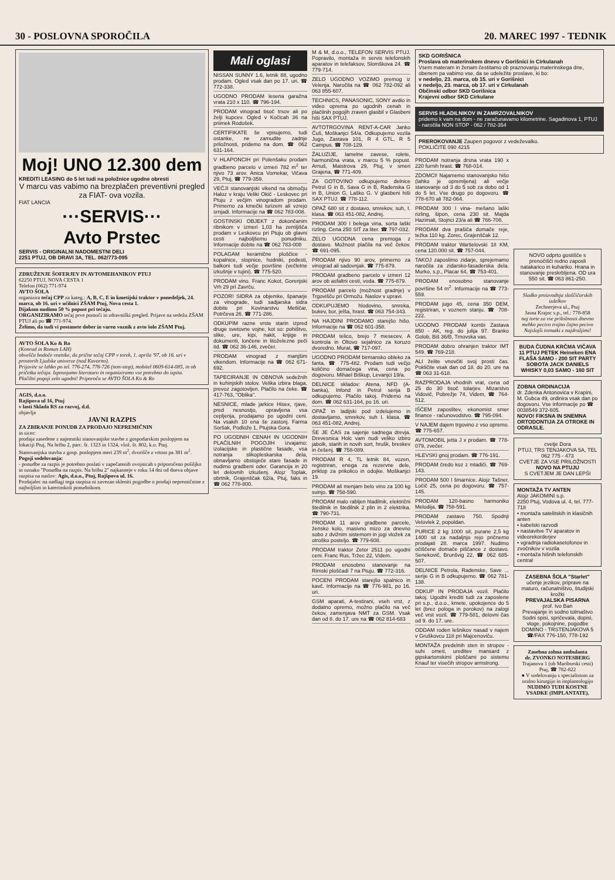30 - POSLOVNA SPOROČILA 20. MAREC 1997 - TEDNIK
Moj! UNO 12.300 dem
KREDITI LEASING do 5 let tudi na položnice ugodne obresti
V marcu vas vabimo na brezplačen preventivni pregled za FIAT- ova vozila.
FIAT LANCIA
···SERVIS···
Avto Prstec
SERVIS - ORIGINALNI NADOMESTNI DELI
2251 PTUJ, OB DRAVI 3A, TEL. 062/773-095
ZDRUŽENJE ŠOFERJEV IN AVTOMEHANIKOV PTUJ
62250 PTUJ, NOVA CESTA 1
Telefon (062) 771-974
AVTO ŠOLA
organizira tečaj CPP za kateg.: A, B, C, E in kmetijski traktor v ponedeljek, 24. marca, ob 16. uri v učilnici ZŠAM Ptuj, Nova cesta 1.
Dijakom nudimo 50 % popust pri tečaju.
ORGANIZIRAMO tečaj prve pomoči in zdravniški pregled. Prijave na sedežu ZŠAM PTUJ ali po ☎ 771-974.
Želimo, da tudi vi postanete dober in varen voznik z avto šolo ZŠAM Ptuj.
AVTO ŠOLA Ko & Ro
(Konrad in Roman LAH)
obvešča bodoče voznike, da prične tečaj CPP v torek, 1. aprila '97, ob 16. uri v prostorih Ljudske univerze (nad Kavarno).
Prijavite se lahko po tel. 776-274, 776-726 (non-stop), mobitel 0609-614-085, in ob pričetku tečaja. Izposojamo literaturo in organiziramo vse potrebno do izpita.
Plačilni pogoji zelo ugodni! Priporoča se AVTO ŠOLA Ko & Ro
AGIS, d.o.o.
Rajšpova ul 16, Ptuj
v lasti Sklada RS za razvoj, d.d.
objavlja
JAVNI RAZPIS
ZA ZBIRANJE PONUDB ZA PRODAJO NEPREMIČNIN
in sicer:
prodaja zasedene z najemniki stanovanjske stavbe z gospodarskim poslopjem na lokaciji Ptuj, Na hribu 2, parc. št. 1323 in 1324, vlož. št. 802, k.o. Ptuj.
Stanovanjska stavba z gosp. poslopjem meri 239 m<sup>2</sup>, dvorišče z vrtom pa 381 m<sup>2</sup>.
Pogoji sodelovanja:
- ponudbe za razpis je potrebno poslati v zapečatenih ovojnicah s priporočeno pošiljko in oznako "Ponudba na razpis. Na hribu 2" najkasneje v roku 14 dni od dneva objave razpisa na naslov: Agis, d.o.o., Ptuj, Rajšpova ul. 16.
Prodajalec na nadlagi tega razpisa ni zavezan skleniti pogodbe o prodaji nepremičnine z najboljšim in katerimkoli ponudnikom.
Mali oglasi
NISSAN SUNNY 1.6, letnik 88, ugodno prodam. Ogled vsak dan po 17. uri. ☎ 772-338.
UGODNO PRODAM lesena garažna vrata 210 x 110. ☎ 796-194.
PRODAM vinograd tisoč trsov ali po želji kupcev. Ogled v Kočicah 36 na priimek Rodošek.
CERTIFIKATE še vpisujemo, tudi ostanke, ne zamudite zadnje priložnosti, pridemo na dom. ☎ 062 631-164.
V HLAPONCIH pri Polenšaku prodam gradbeno parcelo v izmeri 782 m<sup>2</sup> ter njivo 73 arov. Anica Vornekar, Vičava 29, Ptuj, ☎ 779-359.
VEČJI stanovanjski vikend na območju Haloz v kraju Veliki Okič - Leskovec pri Ptuju z večjim vinogradom prodam. Primerno za kmečki turizem ali vzrejo srnjadi. Informacije na ☎ 062 783-008.
GOSTINSKI OBJEKT z dokončanim ribnikom v izmeri 1,03 ha zemljišča prodam v Leskovcu pri Ptuju ob glavni cesti najboljšemu ponudniku. Informacije dobite na ☎ 062 783-008
POLAGAM keramične ploščice - kopalnice, stopnice, hodniki, podesti, balkoni tudi večje površine (večletne izkušnje v tujini). ☎ 775-520.
PRODAM vino. Franc Kokot, Gorenjski Vrh 29 pri Zavrču.
POZOR! SIDRA za objemke, španarje za vinograde, tudi sadjarska sidra dobite pri Kovinarstvu Metličar, Potrčeva 26. ☎ 771-286.
ODKUPIM razne vrste starin izpred druge svetovne vojne, kot so: pohištvo, slike, ure, kipi, nakit, knjige in dokumenti, lončene in litoželezne peči itd. ☎ 062 36-146, zvečer.
PRODAM vinograd z manjšim vikendom. Informacije na ☎ 062 671-692.
TAPECIRANJE IN OBNOVA sedežnih in kuhinjskih stolov. Velika izbira blaga, prevoz zagotovljen. Plačilo na čeke. ☎ 417-763, "Oblika".
NESNICE, mlade jarkice Hisex, rjave, pred nesnostjo, opravljena vsa cepljenja, prodajamo po ugodni ceni. Na vsakih 10 ena še zastonj. Farma Soršak, Podlože 1, Ptujska Gora.
PO UGODNIH CENAH IN UGODNIH PLAČILNIH POGOJIH izvajamo: izolacijske in plastične fasade, vsa notranja slikopleskarska dela, obnavljamo obstoječe stare fasade in nudimo gradbeni oder. Garancija in 20 let delovnih izkušenj. Alojz Toplak, obrtnik, Grajenščak 62/a, Ptuj, faks in ☎ 062 778-800.
M & M, d.o.o., TELEFON SERVIS PTUJ. Popravilo, montaža in servis telefonskih aparatov in telefaksov, Slomškova 24. ☎ 779-714.
ZELO UGODNO VOZIMO premog iz Velenja. Naročila na ☎ 062 782-092 ali 063 855-607.
TECHNICS, PANASONIC, SONY avdio in video oprema po ugodnih cenah in plačilnih pogojih zraven glasbil v Glasbeni hiši SAX PTUJ.
AVTOTRGOVINA RENT-A-CAR Janko Čuš, Moškanjci 54/a. Odkupujemo vozila Jugo, Zastava 101, R 4 GTL, R 5 Campus. ☎ 708-129.
ŽALUZIJE, lamelne zavese, rolete, harmonična vrata, v marcu 5 % popust. Arnuš, Maistrova 29, Ptuj, v smeri Grajena, ☎ 771-409.
ZA GOTOVINO odkupujemo delnice Petrol G in B, Sava G in B, Radenska G in B, Union G, Laško G. V glasbeni hiši SAX PTUJ. ☎ 778-112.
OPAŽ 680 sit z dostavo, smrekov, suh, I. klasa. ☎ 063 451-082, Andrej.
PRODAM 300 l belega vina, sorta laški rizling. Cena 250 SIT za liter. ☎ 797-032.
ZELO UGODNA cena premoga z dostavo. Možnost plačila na več čekov. ☎ 691-095.
PRODAM njivo 90 arov, primerno za vinograd ali sadovnjak. ☎ 775-879.
PRODAM gradbeno parcelo v izmeri 12 arov ob asfaltni cesti, voda. ☎ 775-879.
PRODAM parcelo (možnost gradnje) v Trgovišču pri Ormožu. Naslov v upravi.
ODKUPUJEMO hlodovino, smreka, bukev, bor, jelša, hrast. ☎ 063 754-343.
NA HAJDINI PRODAMO starejšo hišo. Informacije na ☎ 062 601-358.
PRODAM telico, brejo 7 mesecev, A kontrola in Oltovo sejalnico za koruzo dvoredno. Murat, ☎ 717-097.
UGODNO PRODAM birmansko obleko za fanta. ☎ 775-482. Prodam tudi večjo količino domačega vina, cena po dogovoru. Mihael Biškup, Levanjci 19/a.
DELNICE skladov: Atena, NFD (A-banka), Infond in Petrol serija B odkupujemo. Plačilo takoj. Pridemo na dom. ☎ 062 631-164, po 16. uri.
OPAŽ in ladijski pod izdelujemo in dostavljamo, smrekov, suh I. klasa. ☎ 063 451-082, Andrej.
ŠE JE ČAS za sajenje sadnega drevja. Drevesnica Holc vam nudi veliko izbiro jabolk, starih in novih sort, hrušk, breskev in češenj. ☎ 758-089.
PRODAM R 4, TL letnik 84, vozen, registriran, enega za rezervne dele, priklop za prikolico in odojke. Moškanjci 19.
PRODAM ali menjam belo vino za 100 kg svinjo. ☎ 758-590.
PRODAM malo rabljen hladilnik, električni štedilnik in štedilnik 2 plin in 2 elektrika. ☎ 790-731.
PRODAM 11 arov gradbene parcele, žensko kolo, masivno mizo za dnevno sobo z dvižnim sistemom in jogi vložek za otroško posteljo. ☎ 779-608.
PRODAM traktor Zetor 2511 po ugodni ceni. Franc Rus, Tržec 22, Videm.
PRODAM enosobno stanovanje na Rimski ploščadi 7 na Ptuju. ☎ 772-316.
POCENI PRODAM starejšo spalnico in kavč. Informacije na ☎ 776-981, po 16. uri.
GSM aparati, A-testirani, vseh vrst, z dodatno opremo, možno plačilo na več čekov, zamenjava NMT za GSM. Vsak dan od 8. do 17. ure na ☎ 062 814-683
SKD GORIŠNICA
Proslava ob materinskem dnevu v Gorišnici in Cirkulanah
Vsem materam in ženam čestitamo ob praznovanju materinskega dne, obenem pa vabimo vse, da se udeležite proslave, ki bo:
v nedeljo, 23. marca, ob 15. uri v Gorišnici
v nedeljo, 23. marca, ob 17. uri v Cirkulanah
Občinski odbor SKD Gorišnica
Krajevni odbor SKD Cirkulane
SERVIS HLADILNIKOV IN ZAMRZOVALNIKOV
pridemo k vam na dom - ne zaračunavamo kilometrine. Sagadinova 1, PTUJ - naročila NON STOP - 062 / 782-354
PREROKOVANJE Zaupen pogovor z vedeževalko.
POKLIČITE 090 4215
PRODAM notranja drsna vrata 190 x 220 furnih hrast. ☎ 768-014.
ZDOMCI! Najamemo stanovanjsko hišo (lahko je opremljena) ali večje stanovanje od 3 do 5 sob za dobo od 1 do 5 let. Vse drugo po dogovoru. ☎ 778-670 ali 782-064.
PRODAM 300 l vina- mešano laški rizling, šipon, cena 230 sit. Majda Hazimali, Stojnci 23/a ali ☎ 766-708.
PRODAM dva prašiča domače reje, težka 110 kg. Zorec, Grajenščak 12.
PRODAM traktor Waršelovski 18 KM, cena 120.000 sit. ☎ 757-044.
TAKOJ zaposlimo zidarje, sprejemamo naročila za zidarsko-fasaderska dela. Murko, s.p., Placar 64, ☎ 753-401.
PRODAM enosobno stanovanje površine 54 m<sup>2</sup>. Informacije na ☎ 773-559.
PRODAM jugo 45, cena 350 DEM, registriran, v voznem stanju. ☎ 708-222.
UGODNO PRODAM kombi Zastava 850 - AK, reg. do julija 97. Branko Golob, Biš 36/B, Trnovska vas.
PRODAM dobro ohranjen traktor IMT 549. ☎ 769-218.
ALI želite vnovčiti svoj prosti čas. Pokličite vsak dan od 18. do 20. ure na ☎ 063 31-618.
RAZPRODAJA vhodnih vrat, cena od 25 do 30 tisoč tolarjev. Mizarstvo Vidovič, Pobrežje 74, Videm, ☎ 764-512.
IŠČEM zaposlitev, ekonomist smer finance - računovodstvo. ☎ 795-094.
V NAJEM dajem trgovino z vso opremo. ☎ 775-657.
AVTOMOBIL jetta J x prodam. ☎ 778-079, zvečer.
HLEVSKI gnoj prodam. ☎ 776-191.
PRODAM čredo koz z mladiči. ☎ 769-143.
PRODAM 500 l šmarnice. Alojz Tašner, Ločič 25, cena po dogovoru. ☎ 757-145.
PRODAM 120-basno harmoniko Melodija. ☎ 758-591.
PRODAM zastavo 750. Spodnji Velovlek 2, popoldan.
PURICE 2 kg 1000 sit, purane 2,5 kg 1400 sit za nadaljnjo rejo pričnemo prodajati 28. marca 1997. Nudimo očiščene domače piščance z dostavo. Senekovič, Brunšvig 22, ☎ 062 685-507.
DELNICE Petrola, Radenske, Save ... serije G in B odkupujemo. ☎ 062 781-138.
ODKUP IN PRODAJA vozil. Plačilo takoj. Ugodni krediti tudi za zaposlene pri s.p., d.o.o., kmete, upokojence do 5 let (brez pologa in porokov) na zalogi več vrst vozil. ☎ 779-581, delovni čas od 9. do 17. ure.
ODDAM roden lešnikov nasad v najem v Gruškovcu 118 pri Majcenoviču.
MONTAŽA predelnih sten in stropov - suhi ometi, ureditev mansard z gipskartonskimi ploščami po sistemu Knauf ter visečih stropov armstrong.
NOVO odprto gostišče s prenočišči redno zaposli natakarico in kuhariko. Hrana in stanovanje preskrbljena. OD ura 550 sit. ☎ 063 861-250.
Sladko proizvodnja slaščičarskih izdelkov
Zechnerjeva ul., Ptuj
Jasna Krajnc s.p., tel.: 778-858
naj torte za vse priložnosti dnevno mehko pecivo trajno čajno pecivo
Najslajši trenutki z najdražjimi!
BUDA ČUDNA KRČMA VIČAVA 11 PTUJ PETEK Heineken ENA FLAŠA SAMO - 200 SIT PARTY SOBOTA JACK DANIELS WHISKY 0,03 SAMO - 160 SIT
ZOBNA ORDINACIJA
dr. Zdenka Antonovića v Krapini, M. Gubca 49, ordinira vsak dan po dogovoru. Vse informacije po ☎ 0038549 372-605.
NOVO! FIKSNA IN SNEMNA ORTODONTIJA ZA OTROKE IN ODRASLE.
cvetje Dora
PTUJ, TRS TENJAKOVA 5A, TEL 062 775 - 473
CVETJE ZA VSE PRILOŽNOSTI
NOVO NA PTUJU
S CVETJEM JE DAN LEPŠI
MONTAŽA TV ANTEN
Alojz JAKOMINI s.p.
2250 Ptuj, Vodova ul. 4, tel. 777-718
• montaža satelitskih in klasičnih anten
• kabelski razvodi
• nastavitve TV aparatov in videorekorderjev
• vgradnja radiokasetofonov in zvočnikov v vozila
• montaža hišnih telefonskih central
ZASEBNA ŠOLA "Starlet"
učenje jezikov, priprave na maturo, računalništvo, študijski krožki
PREVAJALSKA PISARNA
prof. Ivo Ban
Prevajanje in sodno tolmaštvo Sodni spisi, spričevala, dopisi, vloge, pokojnine, pogodbe DOMINO - TRSTENJAKOVA 5 ☎/FAX 776-150, 778-192
Zasebna zobna ambulanta
dr. ZVONKO NOTESBERG
Trajanova 1 (ob Mariborski cesti) Ptuj, ☎ 782-822
● V sodelovanju s specialistom za oralno kirurgijo in implantologijo
NUDIMO TUDI KOSTNE VSADKE (IMPLANTATE).